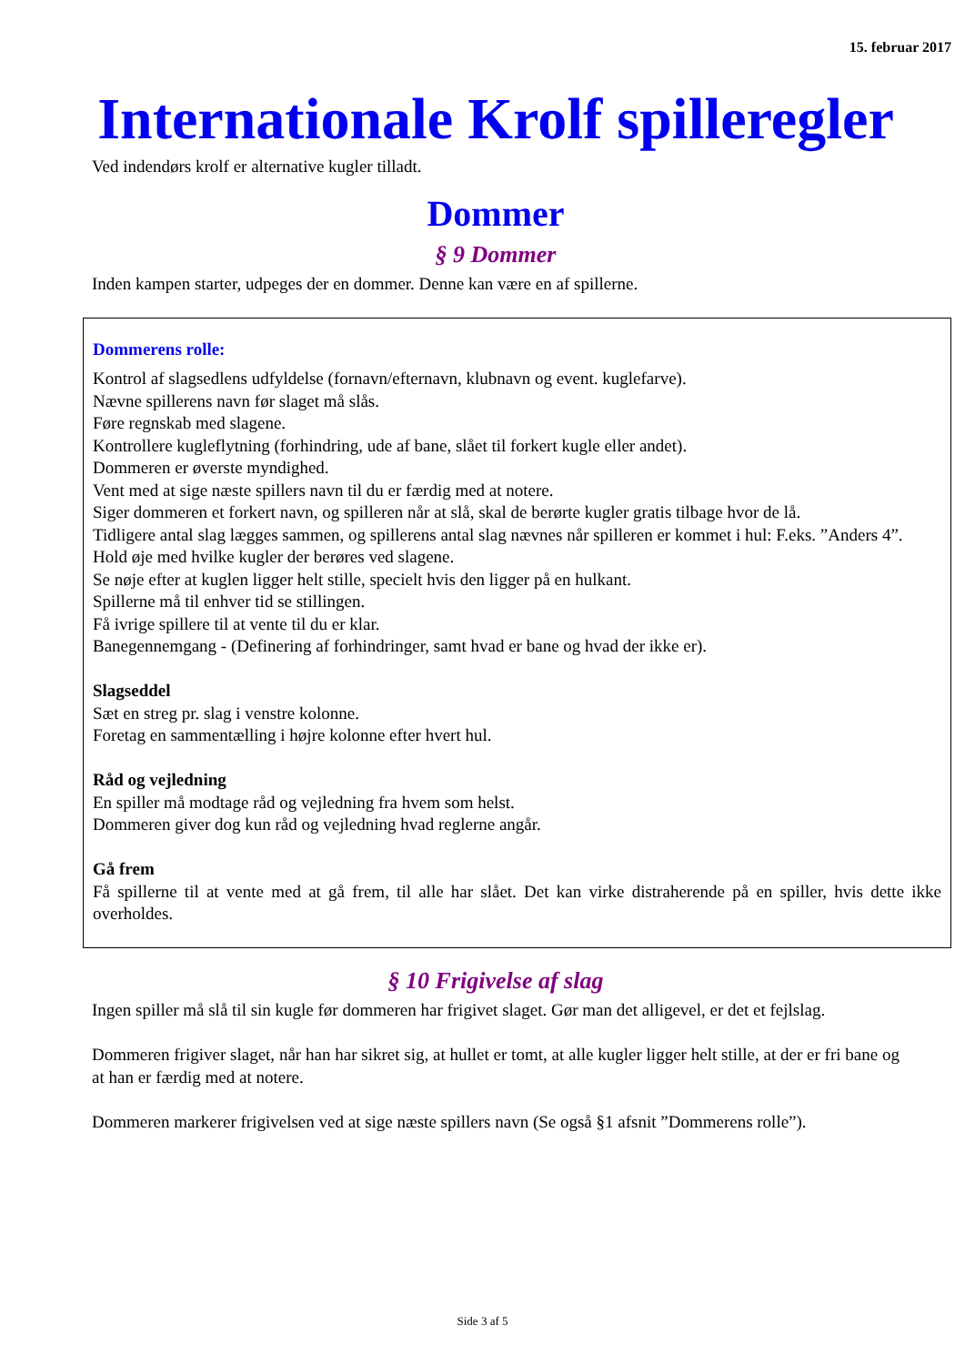15. februar 2017
Internationale Krolf spilleregler
Ved indendørs krolf er alternative kugler tilladt.
Dommer
§ 9 Dommer
Inden kampen starter, udpeges der en dommer. Denne kan være en af spillerne.
Dommerens rolle:
Kontrol af slagsedlens udfyldelse (fornavn/efternavn, klubnavn og event. kuglefarve).
Nævne spillerens navn før slaget må slås.
Føre regnskab med slagene.
Kontrollere kugleflytning (forhindring, ude af bane, slået til forkert kugle eller andet).
Dommeren er øverste myndighed.
Vent med at sige næste spillers navn til du er færdig med at notere.
Siger dommeren et forkert navn, og spilleren når at slå, skal de berørte kugler gratis tilbage hvor de lå.
Tidligere antal slag lægges sammen, og spillerens antal slag nævnes når spilleren er kommet i hul: F.eks. ”Anders 4”.
Hold øje med hvilke kugler der berøres ved slagene.
Se nøje efter at kuglen ligger helt stille, specielt hvis den ligger på en hulkant.
Spillerne må til enhver tid se stillingen.
Få ivrige spillere til at vente til du er klar.
Banegennemgang - (Definering af forhindringer, samt hvad er bane og hvad der ikke er).
Slagseddel
Sæt en streg pr. slag i venstre kolonne.
Foretag en sammentælling i højre kolonne efter hvert hul.
Råd og vejledning
En spiller må modtage råd og vejledning fra hvem som helst.
Dommeren giver dog kun råd og vejledning hvad reglerne angår.
Gå frem
Få spillerne til at vente med at gå frem, til alle har slået. Det kan virke distraherende på en spiller, hvis dette ikke overholdes.
§ 10 Frigivelse af slag
Ingen spiller må slå til sin kugle før dommeren har frigivet slaget. Gør man det alligevel, er det et fejlslag.
Dommeren frigiver slaget, når han har sikret sig, at hullet er tomt, at alle kugler ligger helt stille, at der er fri bane og at han er færdig med at notere.
Dommeren markerer frigivelsen ved at sige næste spillers navn (Se også §1 afsnit ”Dommerens rolle”).
Side 3 af 5